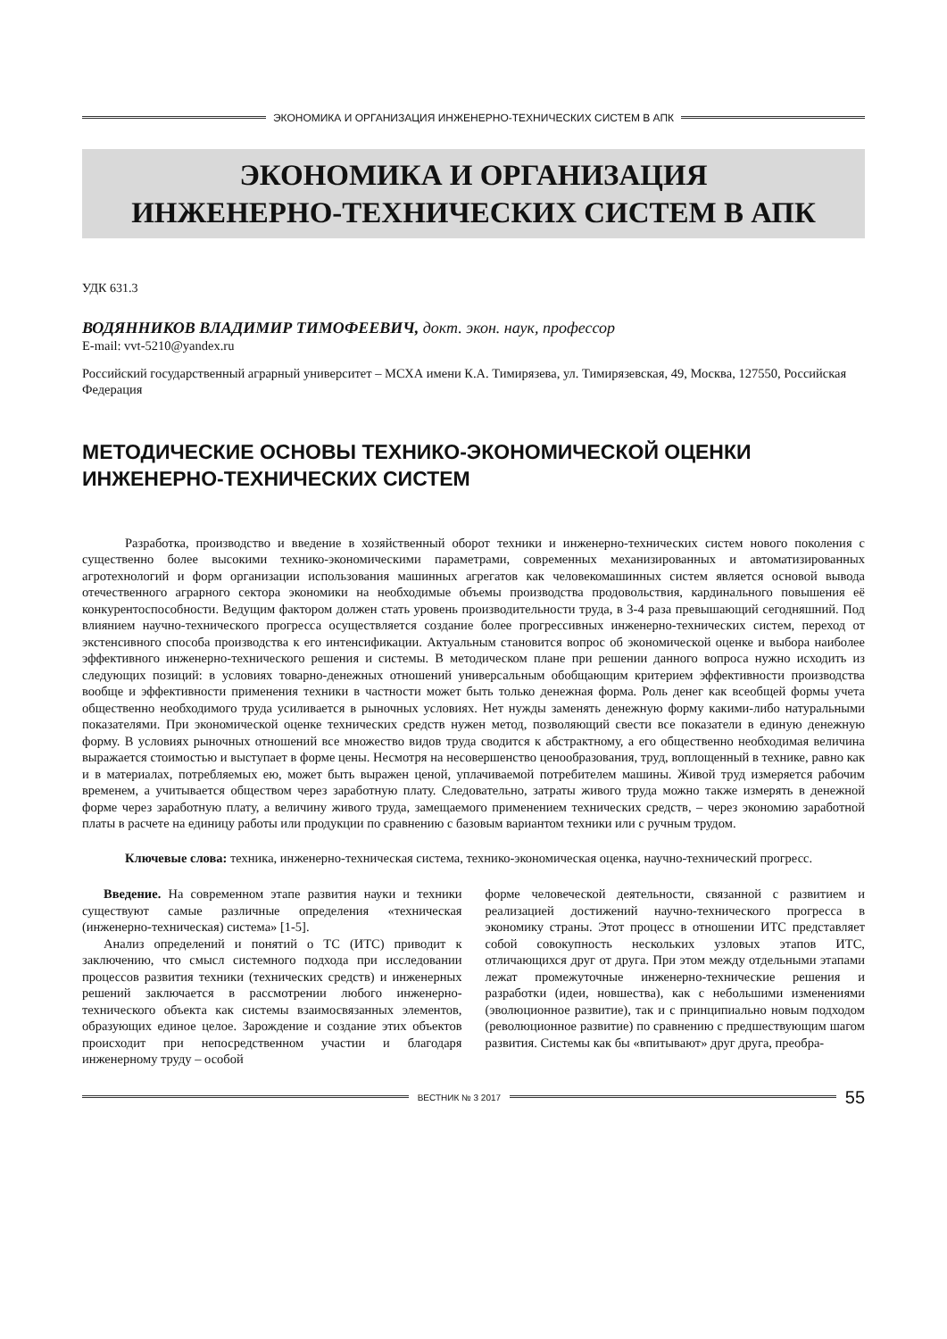ЭКОНОМИКА И ОРГАНИЗАЦИЯ ИНЖЕНЕРНО-ТЕХНИЧЕСКИХ СИСТЕМ В АПК
ЭКОНОМИКА И ОРГАНИЗАЦИЯ
ИНЖЕНЕРНО-ТЕХНИЧЕСКИХ СИСТЕМ В АПК
УДК 631.3
ВОДЯННИКОВ ВЛАДИМИР ТИМОФЕЕВИЧ, докт. экон. наук, профессор
E-mail: vvt-5210@yandex.ru
Российский государственный аграрный университет – МСХА имени К.А. Тимирязева, ул. Тимирязевская, 49, Москва, 127550, Российская Федерация
МЕТОДИЧЕСКИЕ ОСНОВЫ ТЕХНИКО-ЭКОНОМИЧЕСКОЙ ОЦЕНКИ ИНЖЕНЕРНО-ТЕХНИЧЕСКИХ СИСТЕМ
Разработка, производство и введение в хозяйственный оборот техники и инженерно-технических систем нового поколения с существенно более высокими технико-экономическими параметрами, современных механизированных и автоматизированных агротехнологий и форм организации использования машинных агрегатов как человекомашинных систем является основой вывода отечественного аграрного сектора экономики на необходимые объемы производства продовольствия, кардинального повышения её конкурентоспособности. Ведущим фактором должен стать уровень производительности труда, в 3-4 раза превышающий сегодняшний. Под влиянием научно-технического прогресса осуществляется создание более прогрессивных инженерно-технических систем, переход от экстенсивного способа производства к его интенсификации. Актуальным становится вопрос об экономической оценке и выбора наиболее эффективного инженерно-технического решения и системы. В методическом плане при решении данного вопроса нужно исходить из следующих позиций: в условиях товарно-денежных отношений универсальным обобщающим критерием эффективности производства вообще и эффективности применения техники в частности может быть только денежная форма. Роль денег как всеобщей формы учета общественно необходимого труда усиливается в рыночных условиях. Нет нужды заменять денежную форму какими-либо натуральными показателями. При экономической оценке технических средств нужен метод, позволяющий свести все показатели в единую денежную форму. В условиях рыночных отношений все множество видов труда сводится к абстрактному, а его общественно необходимая величина выражается стоимостью и выступает в форме цены. Несмотря на несовершенство ценообразования, труд, воплощенный в технике, равно как и в материалах, потребляемых ею, может быть выражен ценой, уплачиваемой потребителем машины. Живой труд измеряется рабочим временем, а учитывается обществом через заработную плату. Следовательно, затраты живого труда можно также измерять в денежной форме через заработную плату, а величину живого труда, замещаемого применением технических средств, – через экономию заработной платы в расчете на единицу работы или продукции по сравнению с базовым вариантом техники или с ручным трудом.
Ключевые слова: техника, инженерно-техническая система, технико-экономическая оценка, научно-технический прогресс.
Введение. На современном этапе развития науки и техники существуют самые различные определения «техническая (инженерно-техническая) система» [1-5].
Анализ определений и понятий о ТС (ИТС) приводит к заключению, что смысл системного подхода при исследовании процессов развития техники (технических средств) и инженерных решений заключается в рассмотрении любого инженерно-технического объекта как системы взаимосвязанных элементов, образующих единое целое. Зарождение и создание этих объектов происходит при непосредственном участии и благодаря инженерному труду – особой
форме человеческой деятельности, связанной с развитием и реализацией достижений научно-технического прогресса в экономику страны. Этот процесс в отношении ИТС представляет собой совокупность нескольких узловых этапов ИТС, отличающихся друг от друга. При этом между отдельными этапами лежат промежуточные инженерно-технические решения и разработки (идеи, новшества), как с небольшими изменениями (эволюционное развитие), так и с принципиально новым подходом (революционное развитие) по сравнению с предшествующим шагом развития. Системы как бы «впитывают» друг друга, преобра-
ВЕСТНИК № 3 2017 55